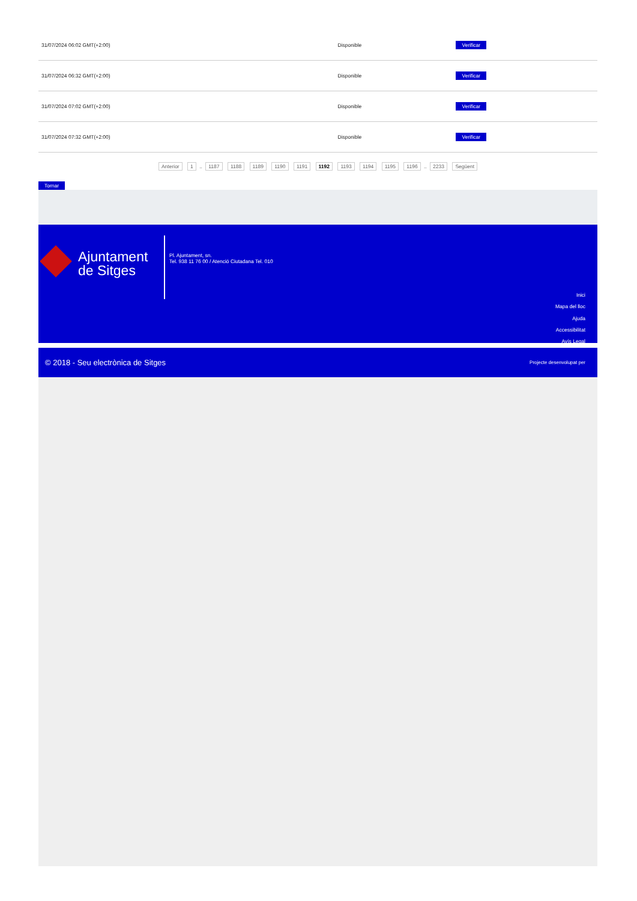| 31/07/2024 06:02 GMT(+2:00) | Disponible | Verificar |
| 31/07/2024 06:32 GMT(+2:00) | Disponible | Verificar |
| 31/07/2024 07:02 GMT(+2:00) | Disponible | Verificar |
| 31/07/2024 07:32 GMT(+2:00) | Disponible | Verificar |
Anterior 1 .. 1187 1188 1189 1190 1191 1192 1193 1194 1195 1196 .. 2233 Següent
Tornar
Ajuntament
de Sitges
Pl. Ajuntament, sn.
Tel. 938 11 76 00 / Atenció Ciutadana Tel. 010
Inici
Mapa del lloc
Ajuda
Accessibilitat
Avís Legal
© 2018 - Seu electrònica de Sitges Projecte desenvolupat per